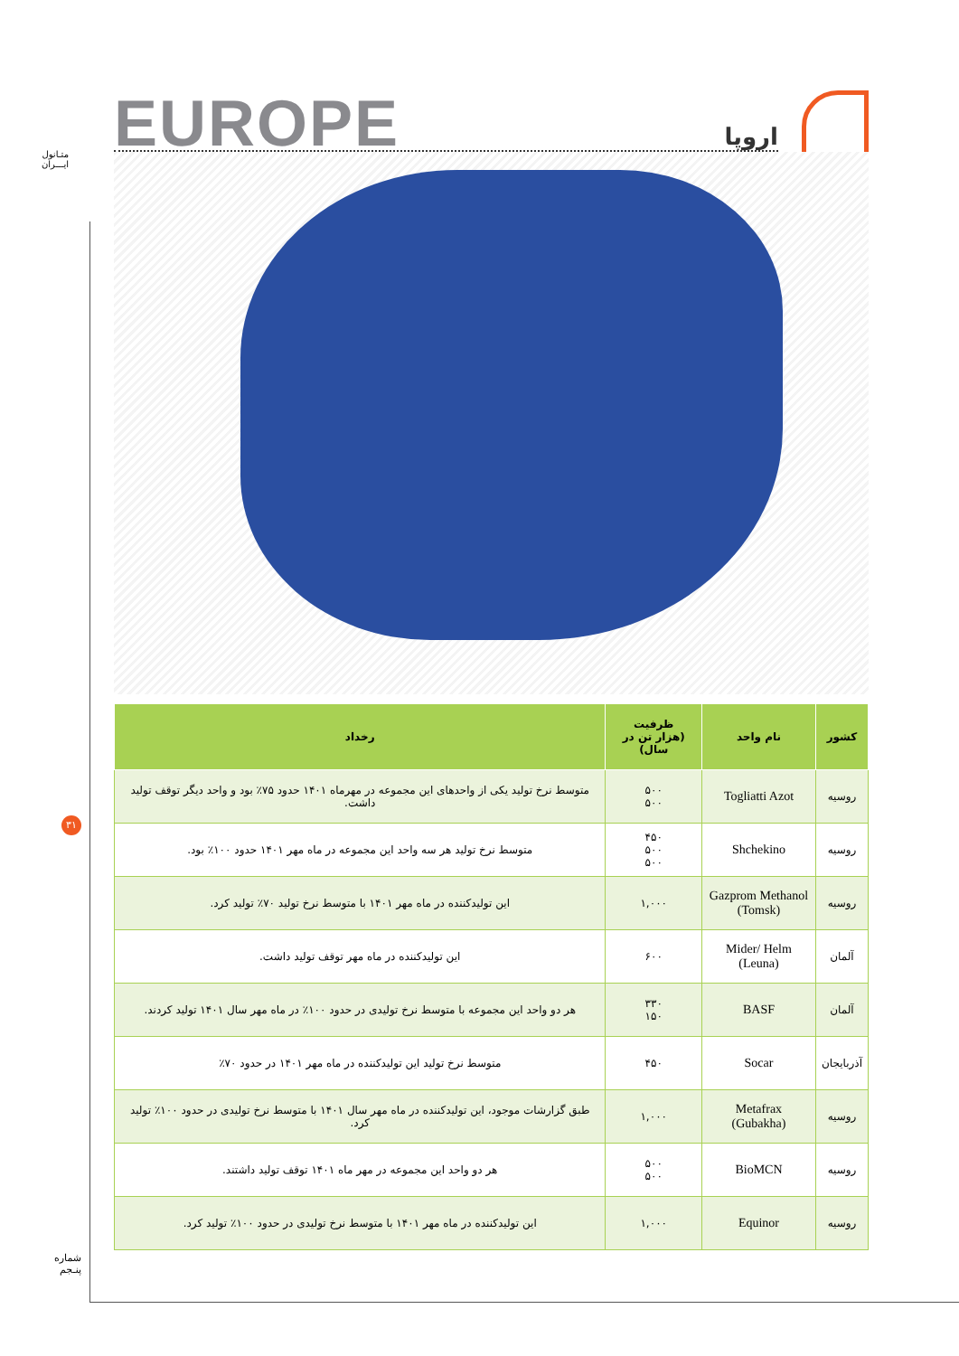متـانول
ایـــران
۳۱
شماره
پنـجم
EUROPE اروپا
| کشور | نام واحد | ظرفیت (هزار تن در سال) | رخداد |
| --- | --- | --- | --- |
| روسیه | Togliatti Azot | ۵۰۰ ۵۰۰ | متوسط نرخ تولید یکی از واحدهای این مجموعه در مهرماه ۱۴۰۱ حدود ۷۵٪ بود و واحد دیگر توقف تولید داشت. |
| روسیه | Shchekino | ۴۵۰ ۵۰۰ ۵۰۰ | متوسط نرخ تولید هر سه واحد این مجموعه در ماه مهر ۱۴۰۱ حدود ۱۰۰٪ بود. |
| روسیه | Gazprom Methanol (Tomsk) | ۱,۰۰۰ | این تولیدکننده در ماه مهر ۱۴۰۱ با متوسط نرخ تولید ۷۰٪ تولید کرد. |
| آلمان | Mider/ Helm (Leuna) | ۶۰۰ | این تولیدکننده در ماه مهر توقف تولید داشت. |
| آلمان | BASF | ۳۳۰ ۱۵۰ | هر دو واحد این مجموعه با متوسط نرخ تولیدی در حدود ۱۰۰٪ در ماه مهر سال ۱۴۰۱ تولید کردند. |
| آذربایجان | Socar | ۴۵۰ | متوسط نرخ تولید این تولیدکننده در ماه مهر ۱۴۰۱ در حدود ۷۰٪ |
| روسیه | Metafrax (Gubakha) | ۱,۰۰۰ | طبق گزارشات موجود، این تولیدکننده در ماه مهر سال ۱۴۰۱ با متوسط نرخ تولیدی در حدود ۱۰۰٪ تولید کرد. |
| روسیه | BioMCN | ۵۰۰ ۵۰۰ | هر دو واحد این مجموعه در مهر ماه ۱۴۰۱ توقف تولید داشتند. |
| روسیه | Equinor | ۱,۰۰۰ | این تولیدکننده در ماه مهر ۱۴۰۱ با متوسط نرخ تولیدی در حدود ۱۰۰٪ تولید کرد. |